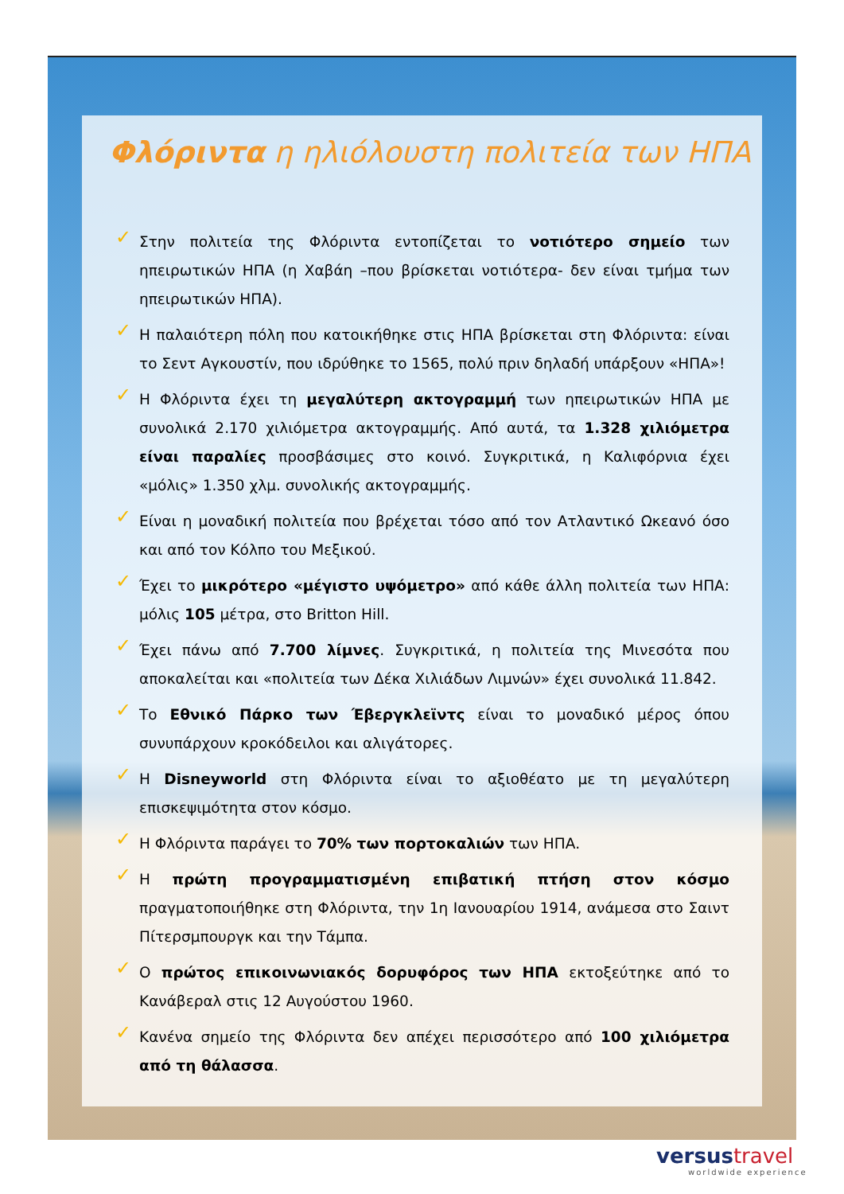Φλόριντα η ηλιόλουστη πολιτεία των ΗΠΑ
✓ Στην πολιτεία της Φλόριντα εντοπίζεται το νοτιότερο σημείο των ηπειρωτικών ΗΠΑ (η Χαβάη –που βρίσκεται νοτιότερα- δεν είναι τμήμα των ηπειρωτικών ΗΠΑ).
✓ Η παλαιότερη πόλη που κατοικήθηκε στις ΗΠΑ βρίσκεται στη Φλόριντα: είναι το Σεντ Αγκουστίν, που ιδρύθηκε το 1565, πολύ πριν δηλαδή υπάρξουν «ΗΠΑ»!
✓ Η Φλόριντα έχει τη μεγαλύτερη ακτογραμμή των ηπειρωτικών ΗΠΑ με συνολικά 2.170 χιλιόμετρα ακτογραμμής. Από αυτά, τα 1.328 χιλιόμετρα είναι παραλίες προσβάσιμες στο κοινό. Συγκριτικά, η Καλιφόρνια έχει «μόλις» 1.350 χλμ. συνολικής ακτογραμμής.
✓ Είναι η μοναδική πολιτεία που βρέχεται τόσο από τον Ατλαντικό Ωκεανό όσο και από τον Κόλπο του Μεξικού.
✓ Έχει το μικρότερο «μέγιστο υψόμετρο» από κάθε άλλη πολιτεία των ΗΠΑ: μόλις 105 μέτρα, στο Britton Hill.
✓ Έχει πάνω από 7.700 λίμνες. Συγκριτικά, η πολιτεία της Μινεσότα που αποκαλείται και «πολιτεία των Δέκα Χιλιάδων Λιμνών» έχει συνολικά 11.842.
✓ Το Εθνικό Πάρκο των Έβεργκλεϊντς είναι το μοναδικό μέρος όπου συνυπάρχουν κροκόδειλοι και αλιγάτορες.
✓ Η Disneyworld στη Φλόριντα είναι το αξιοθέατο με τη μεγαλύτερη επισκεψιμότητα στον κόσμο.
✓ Η Φλόριντα παράγει το 70% των πορτοκαλιών των ΗΠΑ.
✓ Η πρώτη προγραμματισμένη επιβατική πτήση στον κόσμο πραγματοποιήθηκε στη Φλόριντα, την 1η Ιανουαρίου 1914, ανάμεσα στο Σαιντ Πίτερσμπουργκ και την Τάμπα.
✓ Ο πρώτος επικοινωνιακός δορυφόρος των ΗΠΑ εκτοξεύτηκε από το Κανάβεραλ στις 12 Αυγούστου 1960.
✓ Κανένα σημείο της Φλόριντα δεν απέχει περισσότερο από 100 χιλιόμετρα από τη θάλασσα.
versustravel
worldwide experience